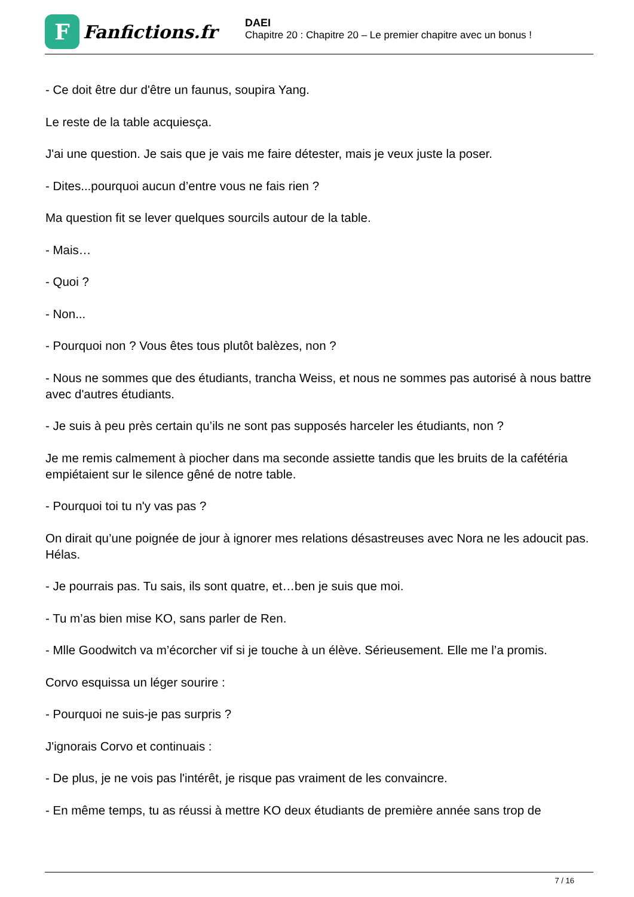F
Fanfictions.fr
DAEI
Chapitre 20 : Chapitre 20 – Le premier chapitre avec un bonus !
- Ce doit être dur d'être un faunus, soupira Yang.
Le reste de la table acquiesça.
J'ai une question. Je sais que je vais me faire détester, mais je veux juste la poser.
- Dites...pourquoi aucun d’entre vous ne fais rien ?
Ma question fit se lever quelques sourcils autour de la table.
- Mais…
- Quoi ?
- Non...
- Pourquoi non ? Vous êtes tous plutôt balèzes, non ?
- Nous ne sommes que des étudiants, trancha Weiss, et nous ne sommes pas autorisé à nous battre avec d'autres étudiants.
- Je suis à peu près certain qu’ils ne sont pas supposés harceler les étudiants, non ?
Je me remis calmement à piocher dans ma seconde assiette tandis que les bruits de la cafétéria empiétaient sur le silence gêné de notre table.
- Pourquoi toi tu n'y vas pas ?
On dirait qu’une poignée de jour à ignorer mes relations désastreuses avec Nora ne les adoucit pas. Hélas.
- Je pourrais pas. Tu sais, ils sont quatre, et…ben je suis que moi.
- Tu m’as bien mise KO, sans parler de Ren.
- Mlle Goodwitch va m’écorcher vif si je touche à un élève. Sérieusement. Elle me l’a promis.
Corvo esquissa un léger sourire :
- Pourquoi ne suis-je pas surpris ?
J'ignorais Corvo et continuais :
- De plus, je ne vois pas l'intérêt, je risque pas vraiment de les convaincre.
- En même temps, tu as réussi à mettre KO deux étudiants de première année sans trop de
7 / 16